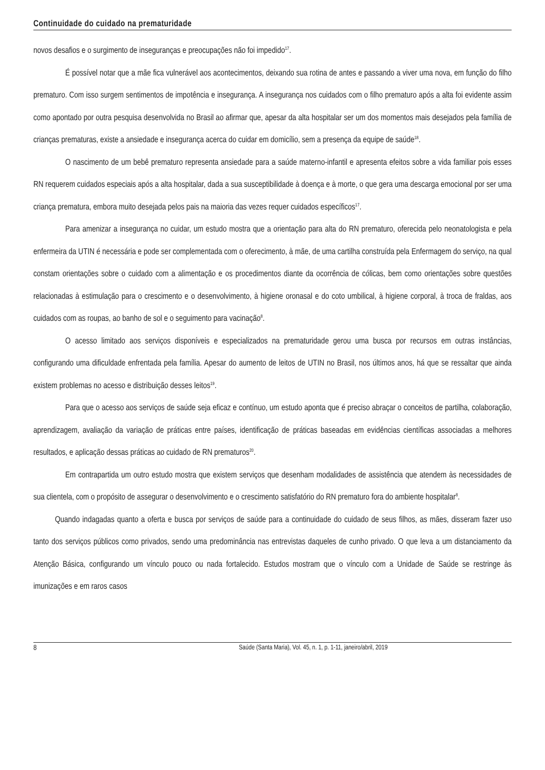Continuidade do cuidado na prematuridade
novos desafios e o surgimento de inseguranças e preocupações não foi impedido<sup>17</sup>.
É possível notar que a mãe fica vulnerável aos acontecimentos, deixando sua rotina de antes e passando a viver uma nova, em função do filho prematuro. Com isso surgem sentimentos de impotência e insegurança. A insegurança nos cuidados com o filho prematuro após a alta foi evidente assim como apontado por outra pesquisa desenvolvida no Brasil ao afirmar que, apesar da alta hospitalar ser um dos momentos mais desejados pela família de crianças prematuras, existe a ansiedade e insegurança acerca do cuidar em domicílio, sem a presença da equipe de saúde<sup>18</sup>.
O nascimento de um bebê prematuro representa ansiedade para a saúde materno-infantil e apresenta efeitos sobre a vida familiar pois esses RN requerem cuidados especiais após a alta hospitalar, dada a sua susceptibilidade à doença e à morte, o que gera uma descarga emocional por ser uma criança prematura, embora muito desejada pelos pais na maioria das vezes requer cuidados específicos<sup>17</sup>.
Para amenizar a insegurança no cuidar, um estudo mostra que a orientação para alta do RN prematuro, oferecida pelo neonatologista e pela enfermeira da UTIN é necessária e pode ser complementada com o oferecimento, à mãe, de uma cartilha construída pela Enfermagem do serviço, na qual constam orientações sobre o cuidado com a alimentação e os procedimentos diante da ocorrência de cólicas, bem como orientações sobre questões relacionadas à estimulação para o crescimento e o desenvolvimento, à higiene oronasal e do coto umbilical, à higiene corporal, à troca de fraldas, aos cuidados com as roupas, ao banho de sol e o seguimento para vacinação<sup>8</sup>.
O acesso limitado aos serviços disponíveis e especializados na prematuridade gerou uma busca por recursos em outras instâncias, configurando uma dificuldade enfrentada pela família. Apesar do aumento de leitos de UTIN no Brasil, nos últimos anos, há que se ressaltar que ainda existem problemas no acesso e distribuição desses leitos<sup>19</sup>.
Para que o acesso aos serviços de saúde seja eficaz e contínuo, um estudo aponta que é preciso abraçar o conceitos de partilha, colaboração, aprendizagem, avaliação da variação de práticas entre países, identificação de práticas baseadas em evidências científicas associadas a melhores resultados, e aplicação dessas práticas ao cuidado de RN prematuros<sup>20</sup>.
Em contrapartida um outro estudo mostra que existem serviços que desenham modalidades de assistência que atendem às necessidades de sua clientela, com o propósito de assegurar o desenvolvimento e o crescimento satisfatório do RN prematuro fora do ambiente hospitalar<sup>8</sup>.
Quando indagadas quanto a oferta e busca por serviços de saúde para a continuidade do cuidado de seus filhos, as mães, disseram fazer uso tanto dos serviços públicos como privados, sendo uma predominância nas entrevistas daqueles de cunho privado. O que leva a um distanciamento da Atenção Básica, configurando um vínculo pouco ou nada fortalecido. Estudos mostram que o vínculo com a Unidade de Saúde se restringe às imunizações e em raros casos
8 Saúde (Santa Maria), Vol. 45, n. 1, p. 1-11, janeiro/abril, 2019